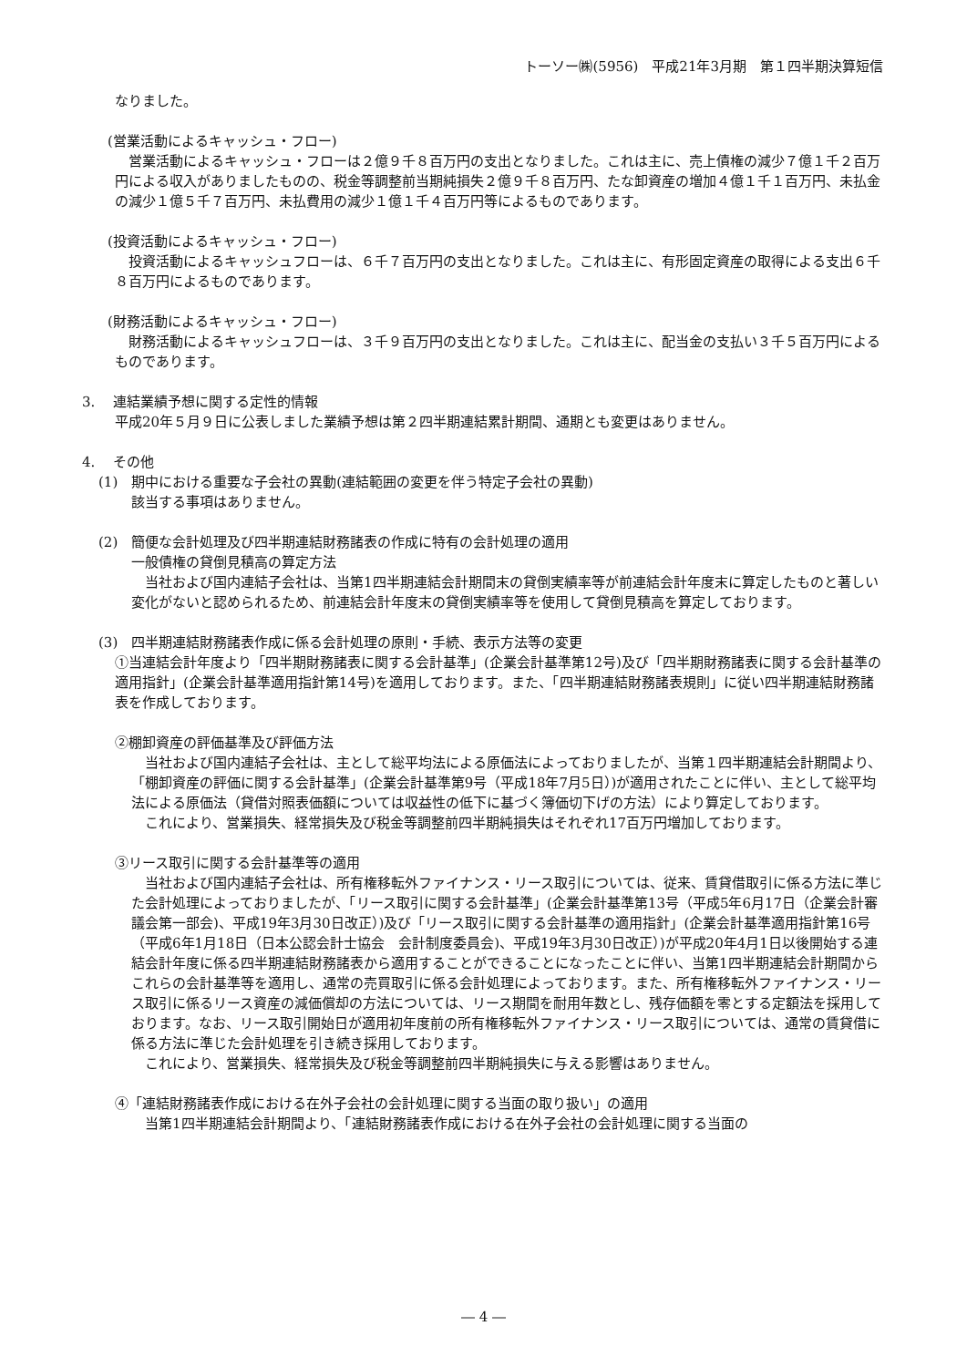トーソー㈱(5956)　平成21年3月期　第１四半期決算短信
なりました。
(営業活動によるキャッシュ・フロー)
　営業活動によるキャッシュ・フローは２億９千８百万円の支出となりました。これは主に、売上債権の減少７億１千２百万円による収入がありましたものの、税金等調整前当期純損失２億９千８百万円、たな卸資産の増加４億１千１百万円、未払金の減少１億５千７百万円、未払費用の減少１億１千４百万円等によるものであります。
(投資活動によるキャッシュ・フロー)
　投資活動によるキャッシュフローは、６千７百万円の支出となりました。これは主に、有形固定資産の取得による支出６千８百万円によるものであります。
(財務活動によるキャッシュ・フロー)
　財務活動によるキャッシュフローは、３千９百万円の支出となりました。これは主に、配当金の支払い３千５百万円によるものであります。
3.　 連結業績予想に関する定性的情報
平成20年５月９日に公表しました業績予想は第２四半期連結累計期間、通期とも変更はありません。
4.　 その他
(1)　期中における重要な子会社の異動(連結範囲の変更を伴う特定子会社の異動)
該当する事項はありません。
(2)　簡便な会計処理及び四半期連結財務諸表の作成に特有の会計処理の適用
一般債権の貸倒見積高の算定方法
　当社および国内連結子会社は、当第1四半期連結会計期間末の貸倒実績率等が前連結会計年度末に算定したものと著しい変化がないと認められるため、前連結会計年度末の貸倒実績率等を使用して貸倒見積高を算定しております。
(3)　四半期連結財務諸表作成に係る会計処理の原則・手続、表示方法等の変更
①当連結会計年度より「四半期財務諸表に関する会計基準」(企業会計基準第12号)及び「四半期財務諸表に関する会計基準の適用指針」(企業会計基準適用指針第14号)を適用しております。また、「四半期連結財務諸表規則」に従い四半期連結財務諸表を作成しております。
②棚卸資産の評価基準及び評価方法
　当社および国内連結子会社は、主として総平均法による原価法によっておりましたが、当第１四半期連結会計期間より、「棚卸資産の評価に関する会計基準」(企業会計基準第9号（平成18年7月5日）)が適用されたことに伴い、主として総平均法による原価法（貸借対照表価額については収益性の低下に基づく簿価切下げの方法）により算定しております。
　これにより、営業損失、経常損失及び税金等調整前四半期純損失はそれぞれ17百万円増加しております。
③リース取引に関する会計基準等の適用
　当社および国内連結子会社は、所有権移転外ファイナンス・リース取引については、従来、賃貸借取引に係る方法に準じた会計処理によっておりましたが、「リース取引に関する会計基準」(企業会計基準第13号（平成5年6月17日（企業会計審議会第一部会)、平成19年3月30日改正）)及び「リース取引に関する会計基準の適用指針」(企業会計基準適用指針第16号（平成6年1月18日（日本公認会計士協会　会計制度委員会)、平成19年3月30日改正）)が平成20年4月1日以後開始する連結会計年度に係る四半期連結財務諸表から適用することができることになったことに伴い、当第1四半期連結会計期間からこれらの会計基準等を適用し、通常の売買取引に係る会計処理によっております。また、所有権移転外ファイナンス・リース取引に係るリース資産の減価償却の方法については、リース期間を耐用年数とし、残存価額を零とする定額法を採用しております。なお、リース取引開始日が適用初年度前の所有権移転外ファイナンス・リース取引については、通常の賃貸借に係る方法に準じた会計処理を引き続き採用しております。
　これにより、営業損失、経常損失及び税金等調整前四半期純損失に与える影響はありません。
④「連結財務諸表作成における在外子会社の会計処理に関する当面の取り扱い」の適用
　当第1四半期連結会計期間より、「連結財務諸表作成における在外子会社の会計処理に関する当面の
― 4 ―